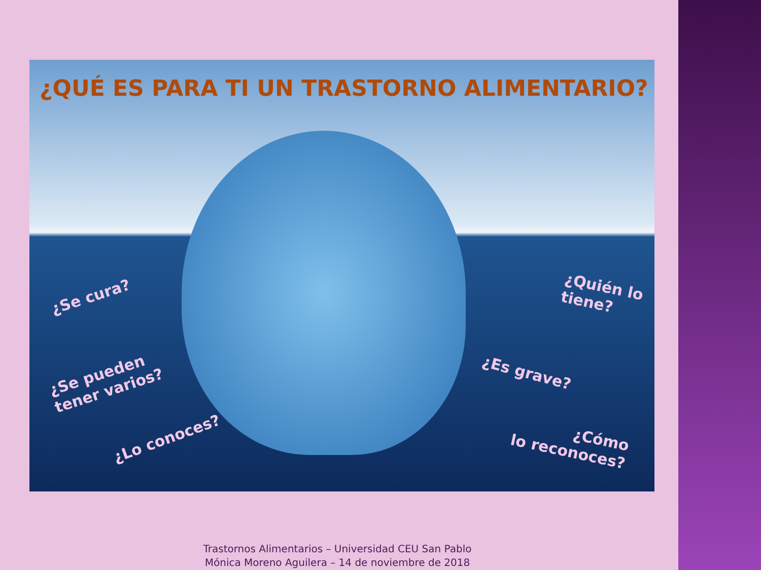¿QUÉ ES PARA TI UN TRASTORNO ALIMENTARIO?
¿Se cura?
¿Quién lo
tiene?
¿Se pueden
tener varios?
¿Es grave?
¿Lo conoces?
¿Cómo
lo reconoces?
Trastornos Alimentarios – Universidad CEU San Pablo
Mónica Moreno Aguilera – 14 de noviembre de 2018